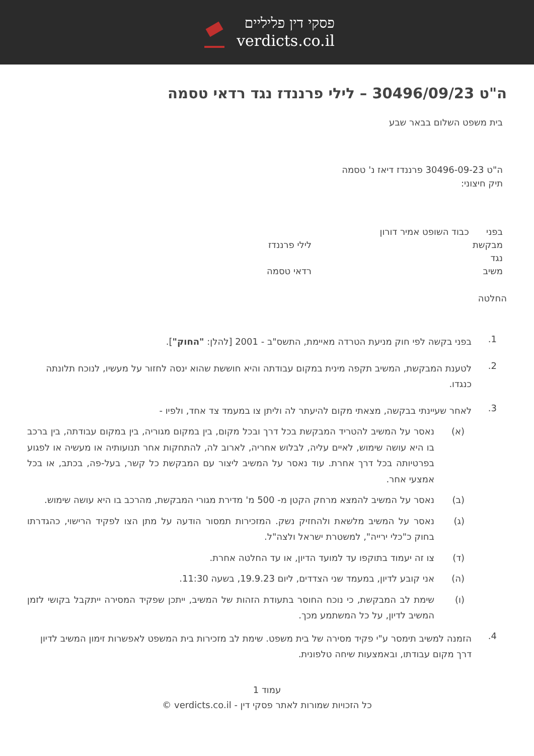פסקי דין פליליים
verdicts.co.il
ה"ט 30496/09/23 – לילי פרננדז נגד רדאי טסמה
בית משפט השלום בבאר שבע
ה"ט 30496-09-23 פרננדז דיאז נ' טסמה
תיק חיצוני:
בפני כבוד השופט אמיר דורון
מבקשת לילי פרננדז
נגד
משיב רדאי טסמה
החלטה
1.
בפני בקשה לפי חוק מניעת הטרדה מאיימת, התשס"ב - 2001 [להלן: "החוק"].
2.
לטענת המבקשת, המשיב תקפה מינית במקום עבודתה והיא חוששת שהוא ינסה לחזור על מעשיו, לנוכח תלונתה כנגדו.
3.
לאחר שעיינתי בבקשה, מצאתי מקום להיעתר לה וליתן צו במעמד צד אחד, ולפיו -
(א) נאסר על המשיב להטריד המבקשת בכל דרך ובכל מקום, בין במקום מגוריה, בין במקום עבודתה, בין ברכב בו היא עושה שימוש, לאיים עליה, לבלוש אחריה, לארוב לה, להתחקות אחר תנועותיה או מעשיה או לפגוע בפרטיותה בכל דרך אחרת. עוד נאסר על המשיב ליצור עם המבקשת כל קשר, בעל-פה, בכתב, או בכל אמצעי אחר.
(ב) נאסר על המשיב להמצא מרחק הקטן מ- 500 מ' מדירת מגורי המבקשת, מהרכב בו היא עושה שימוש.
(ג) נאסר על המשיב מלשאת ולהחזיק נשק. המזכירות תמסור הודעה על מתן הצו לפקיד הרישוי, כהגדרתו בחוק כ"כלי ירייה", למשטרת ישראל ולצה"ל.
(ד) צו זה יעמוד בתוקפו עד למועד הדיון, או עד החלטה אחרת.
(ה) אני קובע לדיון, במעמד שני הצדדים, ליום 19.9.23, בשעה 11:30.
(ו) שימת לב המבקשת, כי נוכח החוסר בתעודת הזהות של המשיב, ייתכן שפקיד המסירה ייתקבל בקושי לזמן המשיב לדיון, על כל המשתמע מכך.
4.
הזמנה למשיב תימסר ע"י פקיד מסירה של בית משפט. שימת לב מזכירות בית המשפט לאפשרות זימון המשיב לדיון דרך מקום עבודתו, ובאמצעות שיחה טלפונית.
עמוד 1
כל הזכויות שמורות לאתר פסקי דין - verdicts.co.il ©